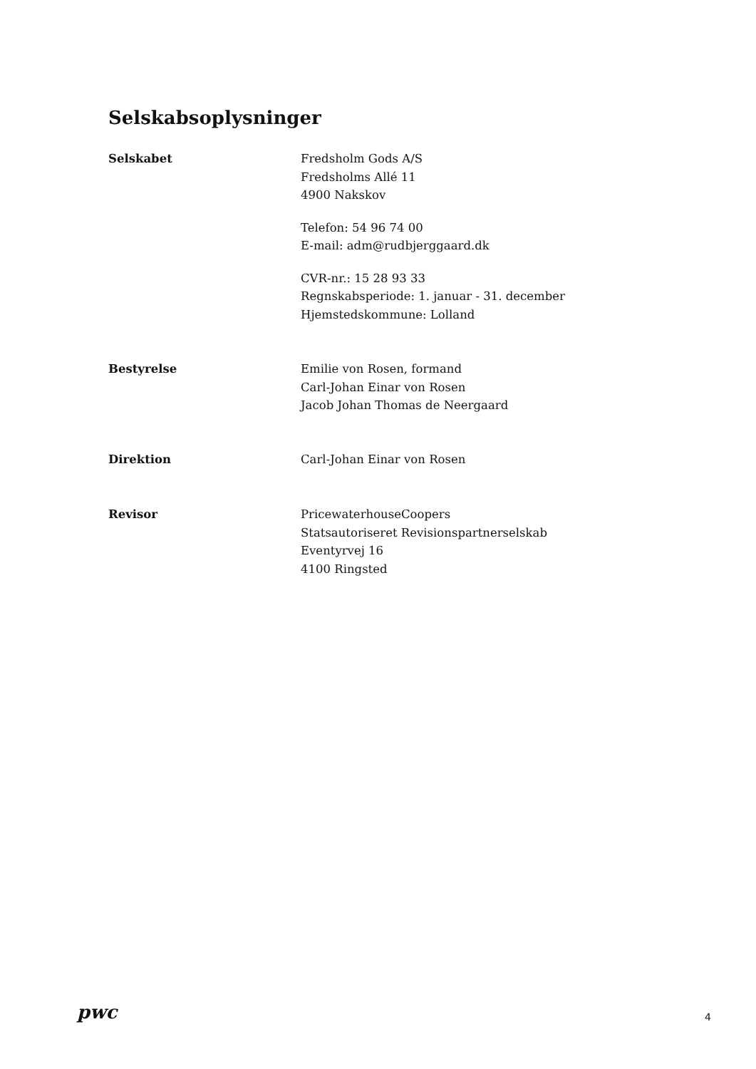Selskabsoplysninger
Selskabet Fredsholm Gods A/S
Fredsholms Allé 11
4900 Nakskov
Telefon: 54 96 74 00
E-mail: adm@rudbjerggaard.dk
CVR-nr.: 15 28 93 33
Regnskabsperiode: 1. januar - 31. december
Hjemstedskommune: Lolland
Bestyrelse Emilie von Rosen, formand
Carl-Johan Einar von Rosen
Jacob Johan Thomas de Neergaard
Direktion Carl-Johan Einar von Rosen
Revisor PricewaterhouseCoopers
Statsautoriseret Revisionspartnerselskab
Eventyrvej 16
4100 Ringsted
pwc
4